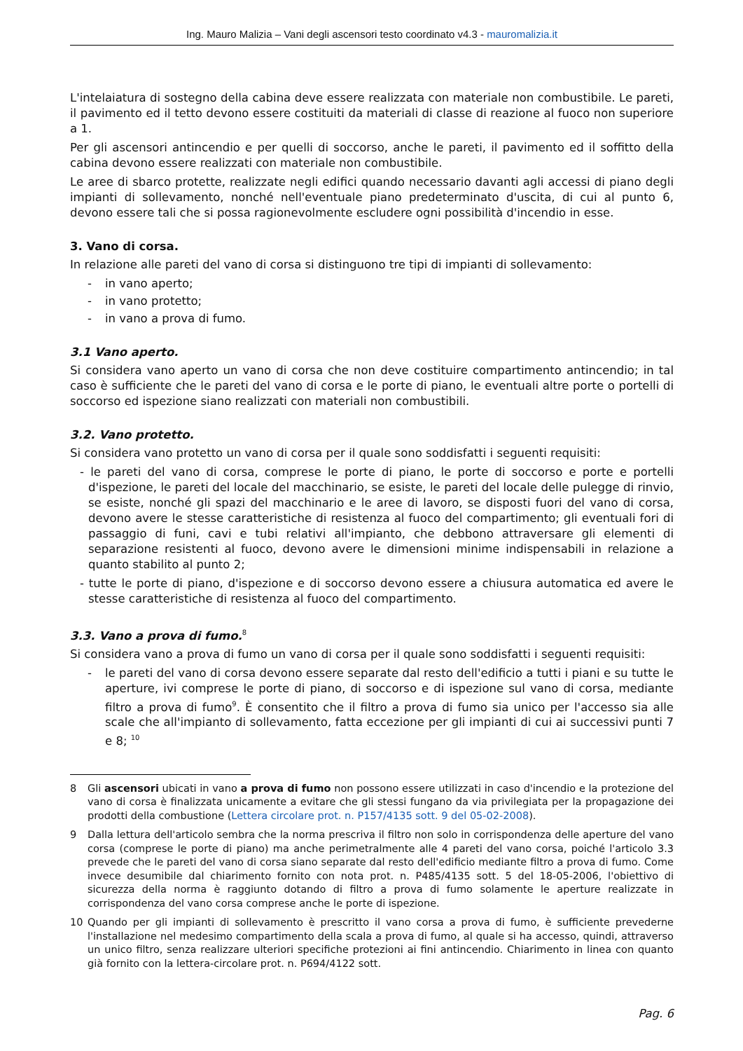Ing. Mauro Malizia – Vani degli ascensori testo coordinato v4.3 - mauromalizia.it
L'intelaiatura di sostegno della cabina deve essere realizzata con materiale non combustibile. Le pareti, il pavimento ed il tetto devono essere costituiti da materiali di classe di reazione al fuoco non superiore a 1.
Per gli ascensori antincendio e per quelli di soccorso, anche le pareti, il pavimento ed il soffitto della cabina devono essere realizzati con materiale non combustibile.
Le aree di sbarco protette, realizzate negli edifici quando necessario davanti agli accessi di piano degli impianti di sollevamento, nonché nell'eventuale piano predeterminato d'uscita, di cui al punto 6, devono essere tali che si possa ragionevolmente escludere ogni possibilità d'incendio in esse.
3. Vano di corsa.
In relazione alle pareti del vano di corsa si distinguono tre tipi di impianti di sollevamento:
- in vano aperto;
- in vano protetto;
- in vano a prova di fumo.
3.1 Vano aperto.
Si considera vano aperto un vano di corsa che non deve costituire compartimento antincendio; in tal caso è sufficiente che le pareti del vano di corsa e le porte di piano, le eventuali altre porte o portelli di soccorso ed ispezione siano realizzati con materiali non combustibili.
3.2. Vano protetto.
Si considera vano protetto un vano di corsa per il quale sono soddisfatti i seguenti requisiti:
- le pareti del vano di corsa, comprese le porte di piano, le porte di soccorso e porte e portelli d'ispezione, le pareti del locale del macchinario, se esiste, le pareti del locale delle pulegge di rinvio, se esiste, nonché gli spazi del macchinario e le aree di lavoro, se disposti fuori del vano di corsa, devono avere le stesse caratteristiche di resistenza al fuoco del compartimento; gli eventuali fori di passaggio di funi, cavi e tubi relativi all'impianto, che debbono attraversare gli elementi di separazione resistenti al fuoco, devono avere le dimensioni minime indispensabili in relazione a quanto stabilito al punto 2;
- tutte le porte di piano, d'ispezione e di soccorso devono essere a chiusura automatica ed avere le stesse caratteristiche di resistenza al fuoco del compartimento.
3.3. Vano a prova di fumo.<sup>8</sup>
Si considera vano a prova di fumo un vano di corsa per il quale sono soddisfatti i seguenti requisiti:
- le pareti del vano di corsa devono essere separate dal resto dell'edificio a tutti i piani e su tutte le aperture, ivi comprese le porte di piano, di soccorso e di ispezione sul vano di corsa, mediante filtro a prova di fumo<sup>9</sup>. È consentito che il filtro a prova di fumo sia unico per l'accesso sia alle scale che all'impianto di sollevamento, fatta eccezione per gli impianti di cui ai successivi punti 7 e 8; <sup>10</sup>
8 Gli ascensori ubicati in vano a prova di fumo non possono essere utilizzati in caso d'incendio e la protezione del vano di corsa è finalizzata unicamente a evitare che gli stessi fungano da via privilegiata per la propagazione dei prodotti della combustione (Lettera circolare prot. n. P157/4135 sott. 9 del 05-02-2008).
9 Dalla lettura dell'articolo sembra che la norma prescriva il filtro non solo in corrispondenza delle aperture del vano corsa (comprese le porte di piano) ma anche perimetralmente alle 4 pareti del vano corsa, poiché l'articolo 3.3 prevede che le pareti del vano di corsa siano separate dal resto dell'edificio mediante filtro a prova di fumo. Come invece desumibile dal chiarimento fornito con nota prot. n. P485/4135 sott. 5 del 18-05-2006, l'obiettivo di sicurezza della norma è raggiunto dotando di filtro a prova di fumo solamente le aperture realizzate in corrispondenza del vano corsa comprese anche le porte di ispezione.
10 Quando per gli impianti di sollevamento è prescritto il vano corsa a prova di fumo, è sufficiente prevederne l'installazione nel medesimo compartimento della scala a prova di fumo, al quale si ha accesso, quindi, attraverso un unico filtro, senza realizzare ulteriori specifiche protezioni ai fini antincendio. Chiarimento in linea con quanto già fornito con la lettera-circolare prot. n. P694/4122 sott.
Pag. 6